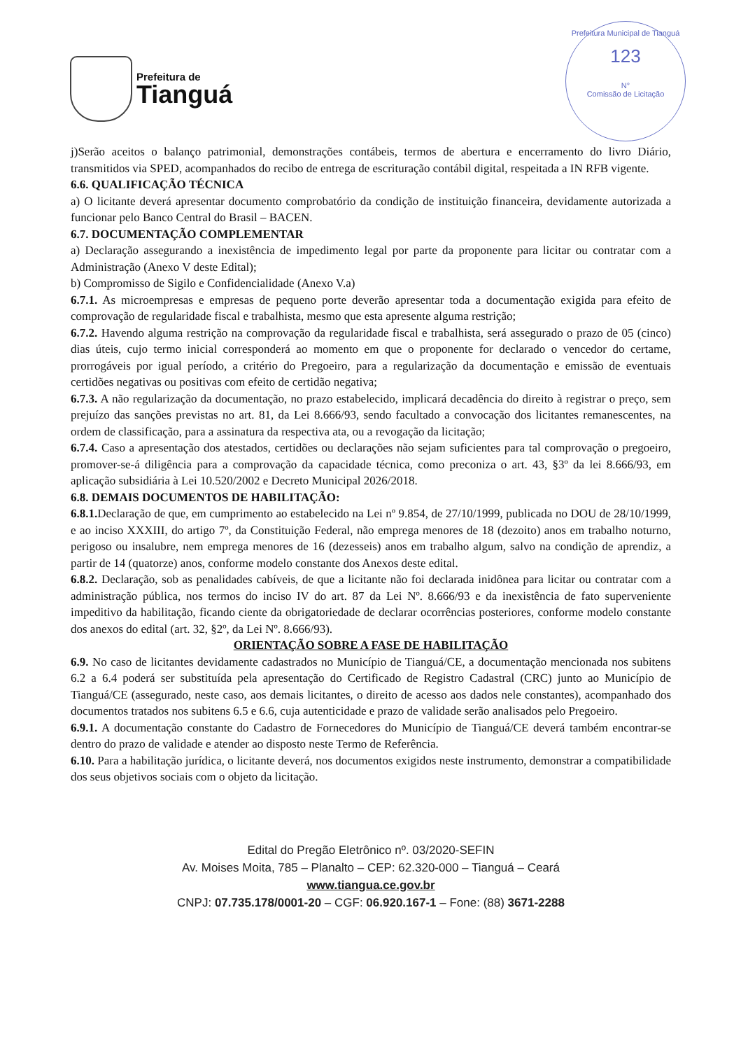Prefeitura de
Tianguá
Prefeitura Municipal de Tianguá
123
N°
Comissão de Licitação
j)Serão aceitos o balanço patrimonial, demonstrações contábeis, termos de abertura e encerramento do livro Diário, transmitidos via SPED, acompanhados do recibo de entrega de escrituração contábil digital, respeitada a IN RFB vigente.
6.6. QUALIFICAÇÃO TÉCNICA
a) O licitante deverá apresentar documento comprobatório da condição de instituição financeira, devidamente autorizada a funcionar pelo Banco Central do Brasil – BACEN.
6.7. DOCUMENTAÇÃO COMPLEMENTAR
a) Declaração assegurando a inexistência de impedimento legal por parte da proponente para licitar ou contratar com a Administração (Anexo V deste Edital);
b) Compromisso de Sigilo e Confidencialidade (Anexo V.a)
6.7.1. As microempresas e empresas de pequeno porte deverão apresentar toda a documentação exigida para efeito de comprovação de regularidade fiscal e trabalhista, mesmo que esta apresente alguma restrição;
6.7.2. Havendo alguma restrição na comprovação da regularidade fiscal e trabalhista, será assegurado o prazo de 05 (cinco) dias úteis, cujo termo inicial corresponderá ao momento em que o proponente for declarado o vencedor do certame, prorrogáveis por igual período, a critério do Pregoeiro, para a regularização da documentação e emissão de eventuais certidões negativas ou positivas com efeito de certidão negativa;
6.7.3. A não regularização da documentação, no prazo estabelecido, implicará decadência do direito à registrar o preço, sem prejuízo das sanções previstas no art. 81, da Lei 8.666/93, sendo facultado a convocação dos licitantes remanescentes, na ordem de classificação, para a assinatura da respectiva ata, ou a revogação da licitação;
6.7.4. Caso a apresentação dos atestados, certidões ou declarações não sejam suficientes para tal comprovação o pregoeiro, promover-se-á diligência para a comprovação da capacidade técnica, como preconiza o art. 43, §3º da lei 8.666/93, em aplicação subsidiária à Lei 10.520/2002 e Decreto Municipal 2026/2018.
6.8. DEMAIS DOCUMENTOS DE HABILITAÇÃO:
6.8.1. Declaração de que, em cumprimento ao estabelecido na Lei nº 9.854, de 27/10/1999, publicada no DOU de 28/10/1999, e ao inciso XXXIII, do artigo 7º, da Constituição Federal, não emprega menores de 18 (dezoito) anos em trabalho noturno, perigoso ou insalubre, nem emprega menores de 16 (dezesseis) anos em trabalho algum, salvo na condição de aprendiz, a partir de 14 (quatorze) anos, conforme modelo constante dos Anexos deste edital.
6.8.2. Declaração, sob as penalidades cabíveis, de que a licitante não foi declarada inidônea para licitar ou contratar com a administração pública, nos termos do inciso IV do art. 87 da Lei Nº. 8.666/93 e da inexistência de fato superveniente impeditivo da habilitação, ficando ciente da obrigatoriedade de declarar ocorrências posteriores, conforme modelo constante dos anexos do edital (art. 32, §2º, da Lei Nº. 8.666/93).
ORIENTAÇÃO SOBRE A FASE DE HABILITAÇÃO
6.9. No caso de licitantes devidamente cadastrados no Município de Tianguá/CE, a documentação mencionada nos subitens 6.2 a 6.4 poderá ser substituída pela apresentação do Certificado de Registro Cadastral (CRC) junto ao Município de Tianguá/CE (assegurado, neste caso, aos demais licitantes, o direito de acesso aos dados nele constantes), acompanhado dos documentos tratados nos subitens 6.5 e 6.6, cuja autenticidade e prazo de validade serão analisados pelo Pregoeiro.
6.9.1. A documentação constante do Cadastro de Fornecedores do Município de Tianguá/CE deverá também encontrar-se dentro do prazo de validade e atender ao disposto neste Termo de Referência.
6.10. Para a habilitação jurídica, o licitante deverá, nos documentos exigidos neste instrumento, demonstrar a compatibilidade dos seus objetivos sociais com o objeto da licitação.
Edital do Pregão Eletrônico nº. 03/2020-SEFIN
Av. Moises Moita, 785 – Planalto – CEP: 62.320-000 – Tianguá – Ceará
www.tiangua.ce.gov.br
CNPJ: 07.735.178/0001-20 – CGF: 06.920.167-1 – Fone: (88) 3671-2288